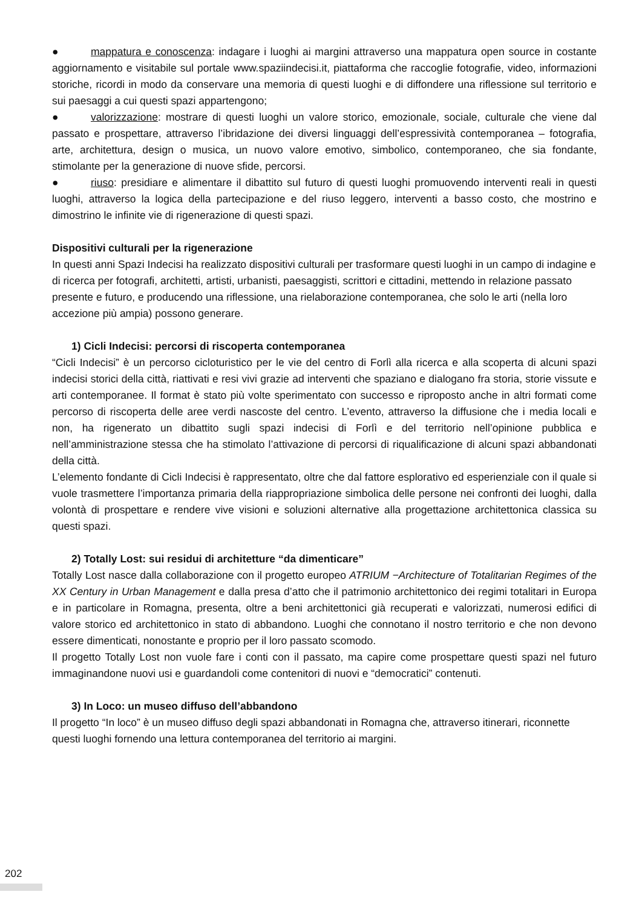● mappatura e conoscenza: indagare i luoghi ai margini attraverso una mappatura open source in costante aggiornamento e visitabile sul portale www.spaziindecisi.it, piattaforma che raccoglie fotografie, video, informazioni storiche, ricordi in modo da conservare una memoria di questi luoghi e di diffondere una riflessione sul territorio e sui paesaggi a cui questi spazi appartengono;
● valorizzazione: mostrare di questi luoghi un valore storico, emozionale, sociale, culturale che viene dal passato e prospettare, attraverso l’ibridazione dei diversi linguaggi dell’espressività contemporanea – fotografia, arte, architettura, design o musica, un nuovo valore emotivo, simbolico, contemporaneo, che sia fondante, stimolante per la generazione di nuove sfide, percorsi.
● riuso: presidiare e alimentare il dibattito sul futuro di questi luoghi promuovendo interventi reali in questi luoghi, attraverso la logica della partecipazione e del riuso leggero, interventi a basso costo, che mostrino e dimostrino le infinite vie di rigenerazione di questi spazi.
Dispositivi culturali per la rigenerazione
In questi anni Spazi Indecisi ha realizzato dispositivi culturali per trasformare questi luoghi in un campo di indagine e di ricerca per fotografi, architetti, artisti, urbanisti, paesaggisti, scrittori e cittadini, mettendo in relazione passato presente e futuro, e producendo una riflessione, una rielaborazione contemporanea, che solo le arti (nella loro accezione più ampia) possono generare.
1) Cicli Indecisi: percorsi di riscoperta contemporanea
“Cicli Indecisi” è un percorso cicloturistico per le vie del centro di Forlì alla ricerca e alla scoperta di alcuni spazi indecisi storici della città, riattivati e resi vivi grazie ad interventi che spaziano e dialogano fra storia, storie vissute e arti contemporanee. Il format è stato più volte sperimentato con successo e riproposto anche in altri formati come percorso di riscoperta delle aree verdi nascoste del centro. L’evento, attraverso la diffusione che i media locali e non, ha rigenerato un dibattito sugli spazi indecisi di Forlì e del territorio nell’opinione pubblica e nell’amministrazione stessa che ha stimolato l’attivazione di percorsi di riqualificazione di alcuni spazi abbandonati della città.
L’elemento fondante di Cicli Indecisi è rappresentato, oltre che dal fattore esplorativo ed esperienziale con il quale si vuole trasmettere l’importanza primaria della riappropriazione simbolica delle persone nei confronti dei luoghi, dalla volontà di prospettare e rendere vive visioni e soluzioni alternative alla progettazione architettonica classica su questi spazi.
2) Totally Lost: sui residui di architetture “da dimenticare”
Totally Lost nasce dalla collaborazione con il progetto europeo ATRIUM −Architecture of Totalitarian Regimes of the XX Century in Urban Management e dalla presa d’atto che il patrimonio architettonico dei regimi totalitari in Europa e in particolare in Romagna, presenta, oltre a beni architettonici già recuperati e valorizzati, numerosi edifici di valore storico ed architettonico in stato di abbandono. Luoghi che connotano il nostro territorio e che non devono essere dimenticati, nonostante e proprio per il loro passato scomodo.
Il progetto Totally Lost non vuole fare i conti con il passato, ma capire come prospettare questi spazi nel futuro immaginandone nuovi usi e guardandoli come contenitori di nuovi e “democratici” contenuti.
3) In Loco: un museo diffuso dell’abbandono
Il progetto “In loco” è un museo diffuso degli spazi abbandonati in Romagna che, attraverso itinerari, riconnette questi luoghi fornendo una lettura contemporanea del territorio ai margini.
202